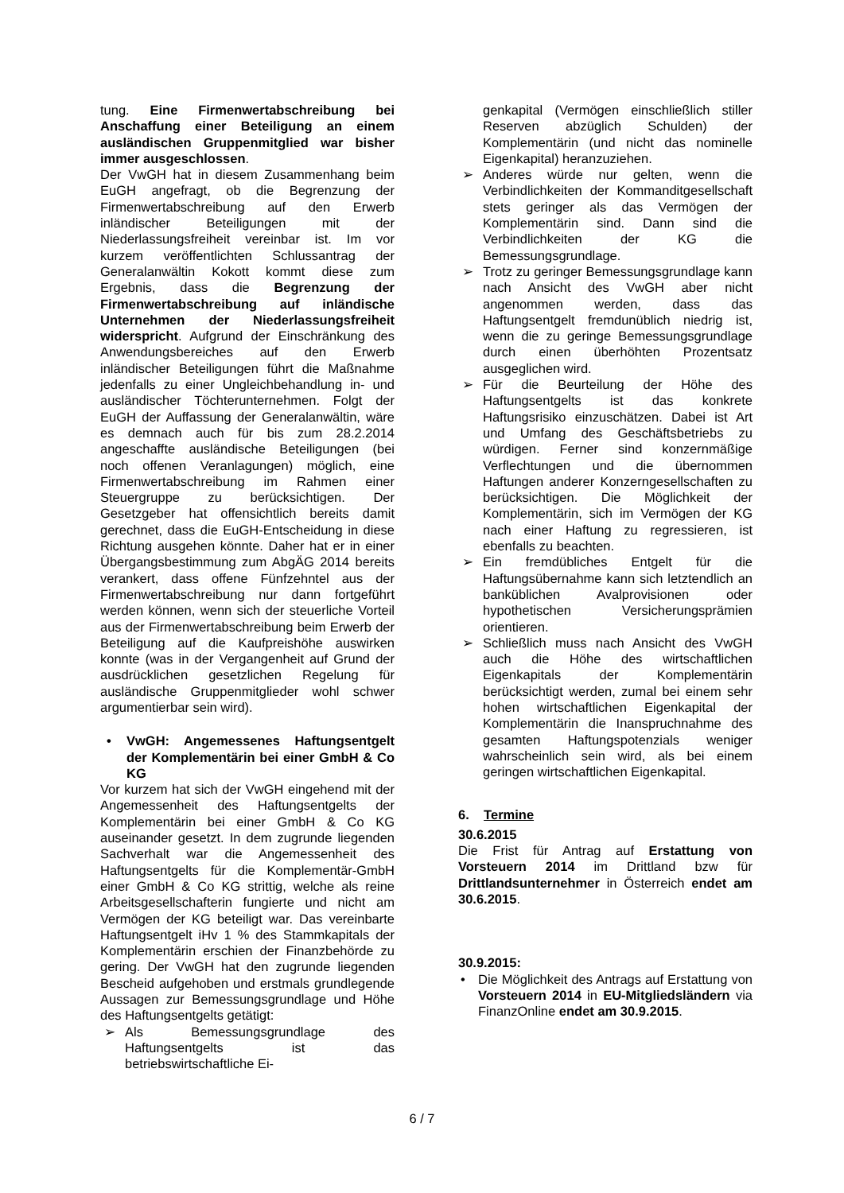tung. Eine Firmenwertabschreibung bei Anschaffung einer Beteiligung an einem ausländischen Gruppenmitglied war bisher immer ausgeschlossen.
Der VwGH hat in diesem Zusammenhang beim EuGH angefragt, ob die Begrenzung der Firmenwertabschreibung auf den Erwerb inländischer Beteiligungen mit der Niederlassungsfreiheit vereinbar ist. Im vor kurzem veröffentlichten Schlussantrag der Generalanwältin Kokott kommt diese zum Ergebnis, dass die Begrenzung der Firmenwertabschreibung auf inländische Unternehmen der Niederlassungsfreiheit widerspricht. Aufgrund der Einschränkung des Anwendungsbereiches auf den Erwerb inländischer Beteiligungen führt die Maßnahme jedenfalls zu einer Ungleichbehandlung in- und ausländischer Töchterunternehmen. Folgt der EuGH der Auffassung der Generalanwältin, wäre es demnach auch für bis zum 28.2.2014 angeschaffte ausländische Beteiligungen (bei noch offenen Veranlagungen) möglich, eine Firmenwertabschreibung im Rahmen einer Steuergruppe zu berücksichtigen. Der Gesetzgeber hat offensichtlich bereits damit gerechnet, dass die EuGH-Entscheidung in diese Richtung ausgehen könnte. Daher hat er in einer Übergangsbestimmung zum AbgÄG 2014 bereits verankert, dass offene Fünfzehntel aus der Firmenwertabschreibung nur dann fortgeführt werden können, wenn sich der steuerliche Vorteil aus der Firmenwertabschreibung beim Erwerb der Beteiligung auf die Kaufpreishöhe auswirken konnte (was in der Vergangenheit auf Grund der ausdrücklichen gesetzlichen Regelung für ausländische Gruppenmitglieder wohl schwer argumentierbar sein wird).
• VwGH: Angemessenes Haftungsentgelt der Komplementärin bei einer GmbH & Co KG
Vor kurzem hat sich der VwGH eingehend mit der Angemessenheit des Haftungsentgelts der Komplementärin bei einer GmbH & Co KG auseinander gesetzt. In dem zugrunde liegenden Sachverhalt war die Angemessenheit des Haftungsentgelts für die Komplementär-GmbH einer GmbH & Co KG strittig, welche als reine Arbeitsgesellschafterin fungierte und nicht am Vermögen der KG beteiligt war. Das vereinbarte Haftungsentgelt iHv 1 % des Stammkapitals der Komplementärin erschien der Finanzbehörde zu gering. Der VwGH hat den zugrunde liegenden Bescheid aufgehoben und erstmals grundlegende Aussagen zur Bemessungsgrundlage und Höhe des Haftungsentgelts getätigt:
➢ Als Bemessungsgrundlage des Haftungsentgelts ist das betriebswirtschaftliche Ei-
genkapital (Vermögen einschließlich stiller Reserven abzüglich Schulden) der Komplementärin (und nicht das nominelle Eigenkapital) heranzuziehen.
➢ Anderes würde nur gelten, wenn die Verbindlichkeiten der Kommanditgesellschaft stets geringer als das Vermögen der Komplementärin sind. Dann sind die Verbindlichkeiten der KG die Bemessungsgrundlage.
➢ Trotz zu geringer Bemessungsgrundlage kann nach Ansicht des VwGH aber nicht angenommen werden, dass das Haftungsentgelt fremdunüblich niedrig ist, wenn die zu geringe Bemessungsgrundlage durch einen überhöhten Prozentsatz ausgeglichen wird.
➢ Für die Beurteilung der Höhe des Haftungsentgelts ist das konkrete Haftungsrisiko einzuschätzen. Dabei ist Art und Umfang des Geschäftsbetriebs zu würdigen. Ferner sind konzernmäßige Verflechtungen und die übernommen Haftungen anderer Konzerngesellschaften zu berücksichtigen. Die Möglichkeit der Komplementärin, sich im Vermögen der KG nach einer Haftung zu regressieren, ist ebenfalls zu beachten.
➢ Ein fremdübliches Entgelt für die Haftungsübernahme kann sich letztendlich an banküblichen Avalprovisionen oder hypothetischen Versicherungsprämien orientieren.
➢ Schließlich muss nach Ansicht des VwGH auch die Höhe des wirtschaftlichen Eigenkapitals der Komplementärin berücksichtigt werden, zumal bei einem sehr hohen wirtschaftlichen Eigenkapital der Komplementärin die Inanspruchnahme des gesamten Haftungspotenzials weniger wahrscheinlich sein wird, als bei einem geringen wirtschaftlichen Eigenkapital.
6. Termine
30.6.2015
Die Frist für Antrag auf Erstattung von Vorsteuern 2014 im Drittland bzw für Drittlandsunternehmer in Österreich endet am 30.6.2015.
30.9.2015:
• Die Möglichkeit des Antrags auf Erstattung von Vorsteuern 2014 in EU-Mitgliedsländern via FinanzOnline endet am 30.9.2015.
6 / 7